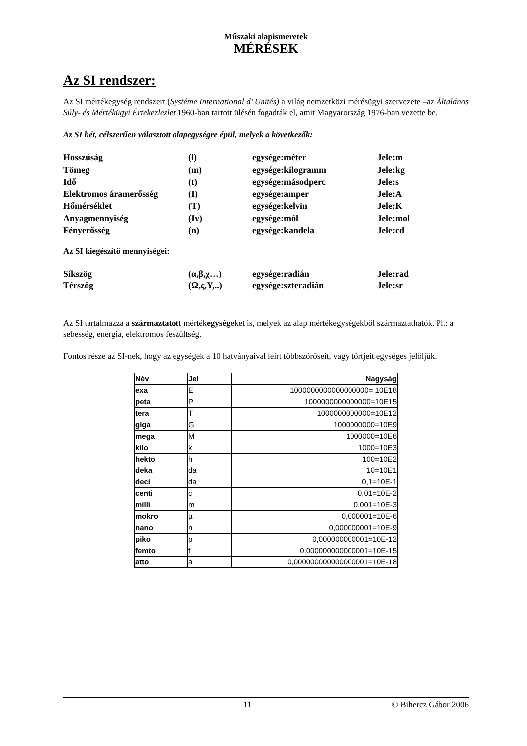Műszaki alapismeretek
MÉRÉSEK
Az SI rendszer:
Az SI mértékegység rendszert (Systéme International d’ Unités) a világ nemzetközi mérésügyi szervezete –az Általános Súly- és Mértékügyi Értekezlezlet 1960-ban tartott ülésén fogadták el, amit Magyarország 1976-ban vezette be.
Az SI hét, célszerűen választott alapegységre épül, melyek a következők:
| Hosszúság | (l) | egysége:méter | Jele:m |
| Tömeg | (m) | egysége:kilogramm | Jele:kg |
| Idő | (t) | egysége:másodperc | Jele:s |
| Elektromos áramerősség | (I) | egysége:amper | Jele:A |
| Hőmérséklet | (T) | egysége:kelvin | Jele:K |
| Anyagmennyiség | (Iv) | egysége:mól | Jele:mol |
| Fényerősség | (n) | egysége:kandela | Jele:cd |
Az SI kiegészítő mennyiségei:
| Síkszög | (α,β,χ…) | egysége:radián | Jele:rad |
| Térszög | (Ω,ς,Υ,..) | egysége:szteradián | Jele:sr |
Az SI tartalmazza a származtatott mértékegységeket is, melyek az alap mértékegységekből származtathatók. Pl.: a sebesség, energia, elektromos feszültség.
Fontos része az SI-nek, hogy az egységek a 10 hatványaival leírt többszöröseit, vagy törtjeit egységes jelöljük.
| Név | Jel | Nagyság |
| --- | --- | --- |
| exa | E | 1000000000000000000= 10E18 |
| peta | P | 1000000000000000=10E15 |
| tera | T | 1000000000000=10E12 |
| giga | G | 1000000000=10E9 |
| mega | M | 1000000=10E6 |
| kilo | k | 1000=10E3 |
| hekto | h | 100=10E2 |
| deka | da | 10=10E1 |
| deci | da | 0,1=10E-1 |
| centi | c | 0,01=10E-2 |
| milli | m | 0,001=10E-3 |
| mokro | µ | 0,000001=10E-6 |
| nano | n | 0,000000001=10E-9 |
| piko | p | 0,000000000001=10E-12 |
| femto | f | 0,000000000000001=10E-15 |
| atto | a | 0,000000000000000001=10E-18 |
11 © Bihercz Gábor 2006